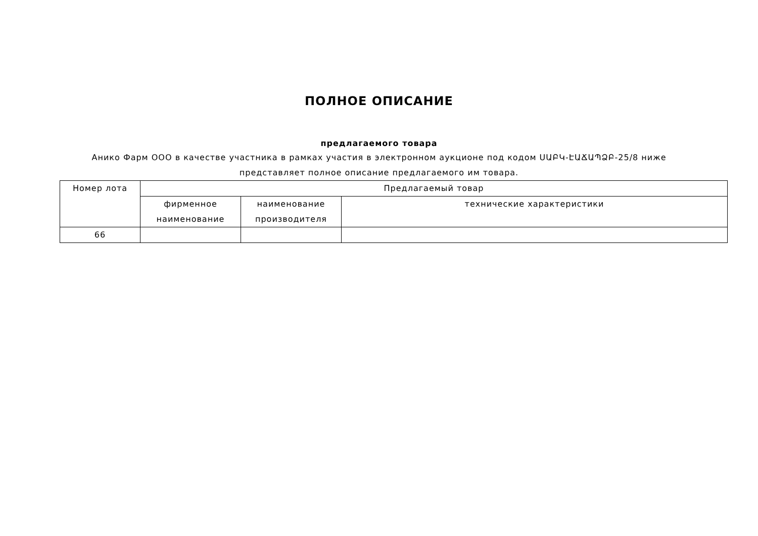ПОЛНОЕ ОПИСАНИЕ
предлагаемого товара
Анико Фарм ООО в качестве участника в рамках участия в электронном аукционе под кодом ՍԱԲԿ-ԷԱՃԱՊՁԲ-25/8 ниже представляет полное описание предлагаемого им товара.
| Номер лота | Предлагаемый товар | | |
| --- | --- | --- | --- |
| | фирменное наименование | наименование производителя | технические характеристики |
| 66 | | | |